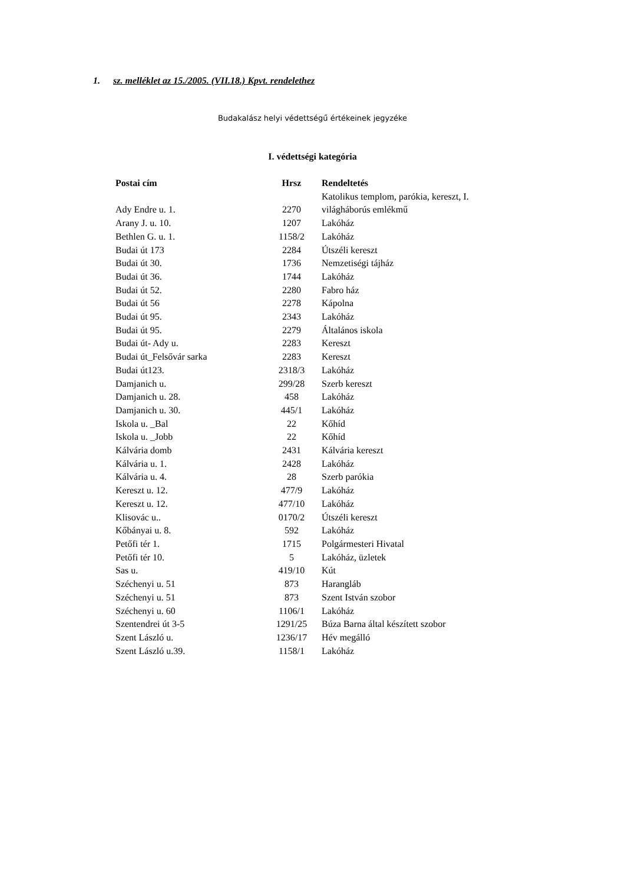1. sz. melléklet az 15./2005. (VII.18.) Kpvt. rendelethez
Budakalász helyi védettségű értékeinek jegyzéke
I. védettségi kategória
| Postai cím | Hrsz | Rendeltetés |
| --- | --- | --- |
| Ady Endre u. 1. | 2270 | Katolikus templom, parókia, kereszt, I. világháborús emlékmű |
| Arany J. u. 10. | 1207 | Lakóház |
| Bethlen G. u. 1. | 1158/2 | Lakóház |
| Budai út 173 | 2284 | Útszéli kereszt |
| Budai út 30. | 1736 | Nemzetiségi tájház |
| Budai út 36. | 1744 | Lakóház |
| Budai út 52. | 2280 | Fabro ház |
| Budai út 56 | 2278 | Kápolna |
| Budai út 95. | 2343 | Lakóház |
| Budai út 95. | 2279 | Általános iskola |
| Budai út- Ady u. | 2283 | Kereszt |
| Budai út_Felsővár sarka | 2283 | Kereszt |
| Budai út123. | 2318/3 | Lakóház |
| Damjanich u. | 299/28 | Szerb kereszt |
| Damjanich u. 28. | 458 | Lakóház |
| Damjanich u. 30. | 445/1 | Lakóház |
| Iskola u. _Bal | 22 | Kőhíd |
| Iskola u. _Jobb | 22 | Kőhíd |
| Kálvária domb | 2431 | Kálvária kereszt |
| Kálvária u. 1. | 2428 | Lakóház |
| Kálvária u. 4. | 28 | Szerb parókia |
| Kereszt u. 12. | 477/9 | Lakóház |
| Kereszt u. 12. | 477/10 | Lakóház |
| Klisovác u.. | 0170/2 | Útszéli kereszt |
| Kőbányai u. 8. | 592 | Lakóház |
| Petőfi tér 1. | 1715 | Polgármesteri Hivatal |
| Petőfi tér 10. | 5 | Lakóház, üzletek |
| Sas u. | 419/10 | Kút |
| Széchenyi u. 51 | 873 | Harangláb |
| Széchenyi u. 51 | 873 | Szent István szobor |
| Széchenyi u. 60 | 1106/1 | Lakóház |
| Szentendrei út 3-5 | 1291/25 | Búza Barna által készített szobor |
| Szent László u. | 1236/17 | Hév megálló |
| Szent László u.39. | 1158/1 | Lakóház |